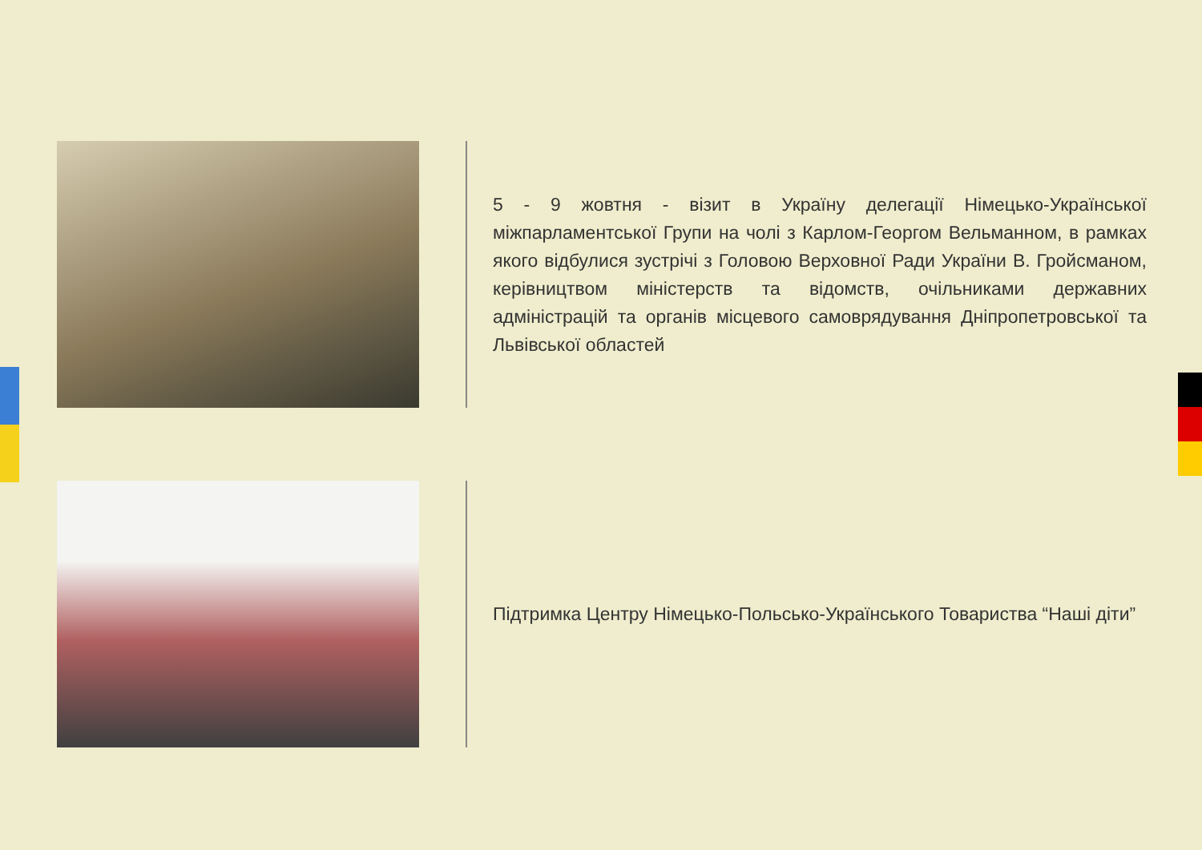5 - 9 жовтня - візит в Україну делегації Німецько-Української міжпарламентської Групи на чолі з Карлом-Георгом Вельманном, в рамках якого відбулися зустрічі з Головою Верховної Ради України В. Гройсманом, керівництвом міністерств та відомств, очільниками державних адміністрацій та органів місцевого самоврядування Дніпропетровської та Львівської областей
Підтримка Центру Німецько-Польсько-Українського Товариства “Наші діти”